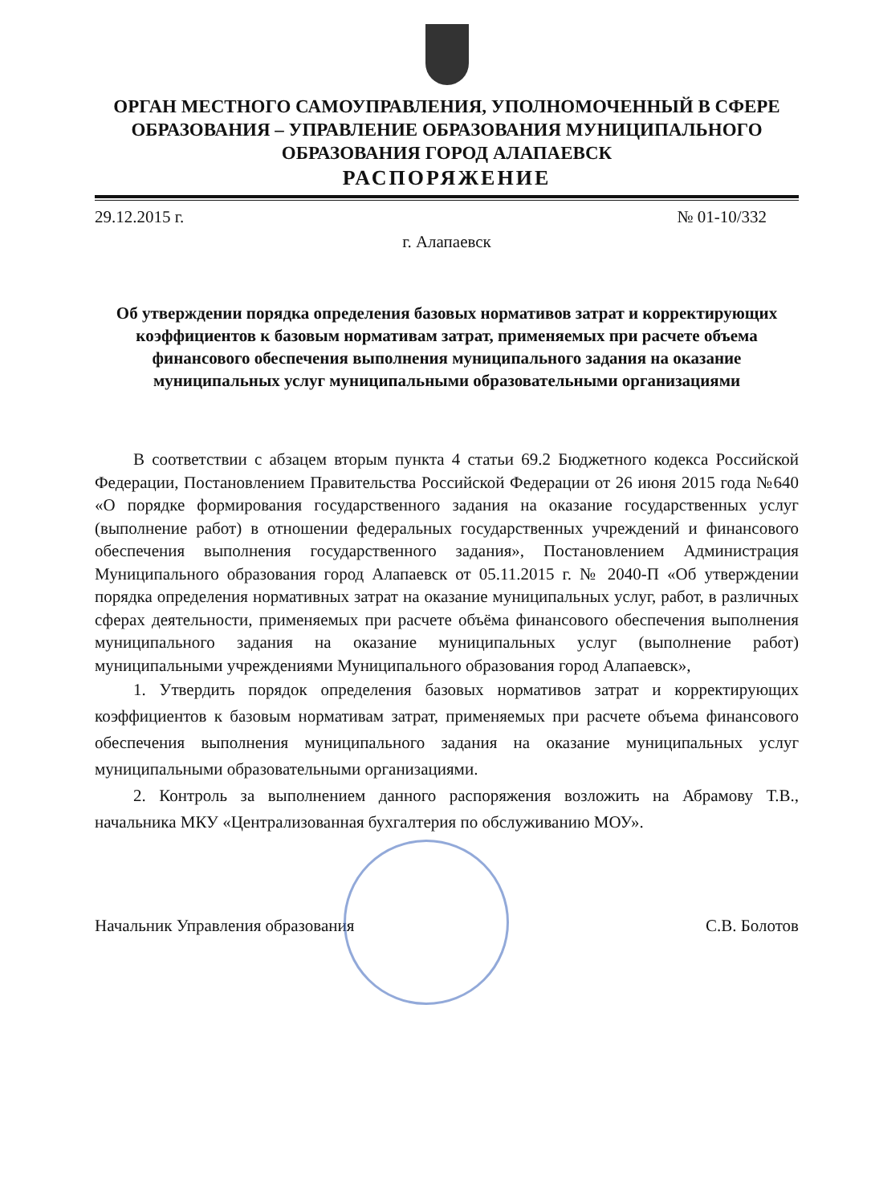ОРГАН МЕСТНОГО САМОУПРАВЛЕНИЯ, УПОЛНОМОЧЕННЫЙ В СФЕРЕ ОБРАЗОВАНИЯ – УПРАВЛЕНИЕ ОБРАЗОВАНИЯ МУНИЦИПАЛЬНОГО ОБРАЗОВАНИЯ ГОРОД АЛАПАЕВСК
РАСПОРЯЖЕНИЕ
29.12.2015 г. № 01-10/332
г. Алапаевск
Об утверждении порядка определения базовых нормативов затрат и корректирующих коэффициентов к базовым нормативам затрат, применяемых при расчете объема финансового обеспечения выполнения муниципального задания на оказание муниципальных услуг муниципальными образовательными организациями
В соответствии с абзацем вторым пункта 4 статьи 69.2 Бюджетного кодекса Российской Федерации, Постановлением Правительства Российской Федерации от 26 июня 2015 года №640 «О порядке формирования государственного задания на оказание государственных услуг (выполнение работ) в отношении федеральных государственных учреждений и финансового обеспечения выполнения государственного задания», Постановлением Администрация Муниципального образования город Алапаевск от 05.11.2015 г. № 2040-П «Об утверждении порядка определения нормативных затрат на оказание муниципальных услуг, работ, в различных сферах деятельности, применяемых при расчете объёма финансового обеспечения выполнения муниципального задания на оказание муниципальных услуг (выполнение работ) муниципальными учреждениями Муниципального образования город Алапаевск»,
1. Утвердить порядок определения базовых нормативов затрат и корректирующих коэффициентов к базовым нормативам затрат, применяемых при расчете объема финансового обеспечения выполнения муниципального задания на оказание муниципальных услуг муниципальными образовательными организациями.
2. Контроль за выполнением данного распоряжения возложить на Абрамову Т.В., начальника МКУ «Централизованная бухгалтерия по обслуживанию МОУ».
Начальник Управления образования С.В. Болотов